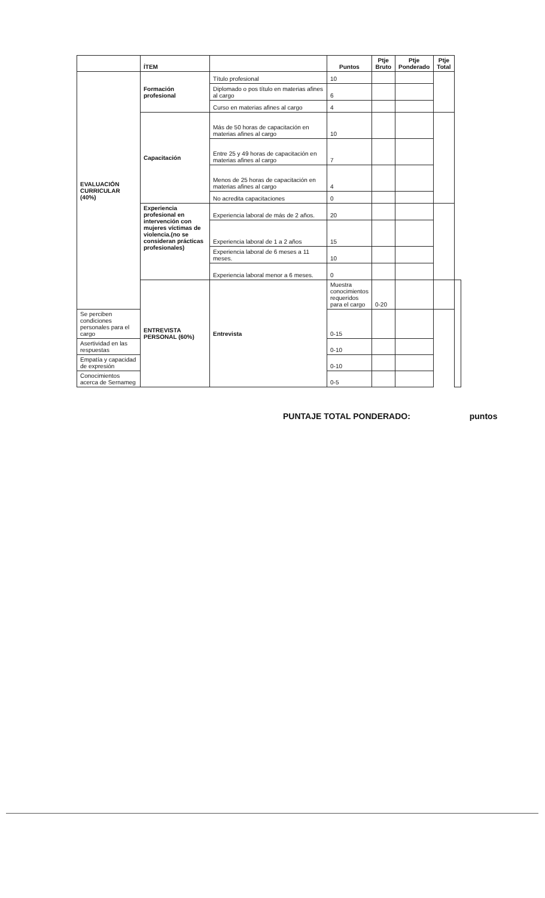| | ÍTEM | | Puntos | Ptje Bruto | Ptje Ponderado | Ptje Total | |
| --- | --- | --- | --- | --- | --- | --- | --- |
| EVALUACIÓN CURRICULAR (40%) | Formación profesional | Título profesional | 10 | | | | |
| | | Diplomado o pos título en materias afines al cargo | 6 | | | | |
| | | Curso en materias afines al cargo | 4 | | | | |
| | Capacitación | Más de 50 horas de capacitación en materias afines al cargo | 10 | | | | |
| | | Entre 25 y 49 horas de capacitación en materias afines al cargo | 7 | | | | |
| | | Menos de 25 horas de capacitación en materias afines al cargo | 4 | | | | |
| | | No acredita capacitaciones | 0 | | | | |
| | Experiencia profesional en intervención con mujeres víctimas de violencia.(no se consideran prácticas profesionales) | Experiencia laboral de más de 2 años. | 20 | | | | |
| | | Experiencia laboral de 1 a 2 años | 15 | | | | |
| | | Experiencia laboral de 6 meses a 11 meses. | 10 | | | | |
| | | Experiencia laboral menor a 6 meses. | 0 | | | | |
| | ENTREVISTA PERSONAL (60%) | Entrevista | Muestra conocimientos requeridos para el cargo | 0-20 | | | |
| Se perciben condiciones personales para el cargo | | | 0-15 | | | | |
| Asertividad en las respuestas | | | 0-10 | | | | |
| Empatía y capacidad de expresión | | | 0-10 | | | | |
| Conocimientos acerca de Sernameg | | | 0-5 | | | | |
PUNTAJE TOTAL PONDERADO: puntos